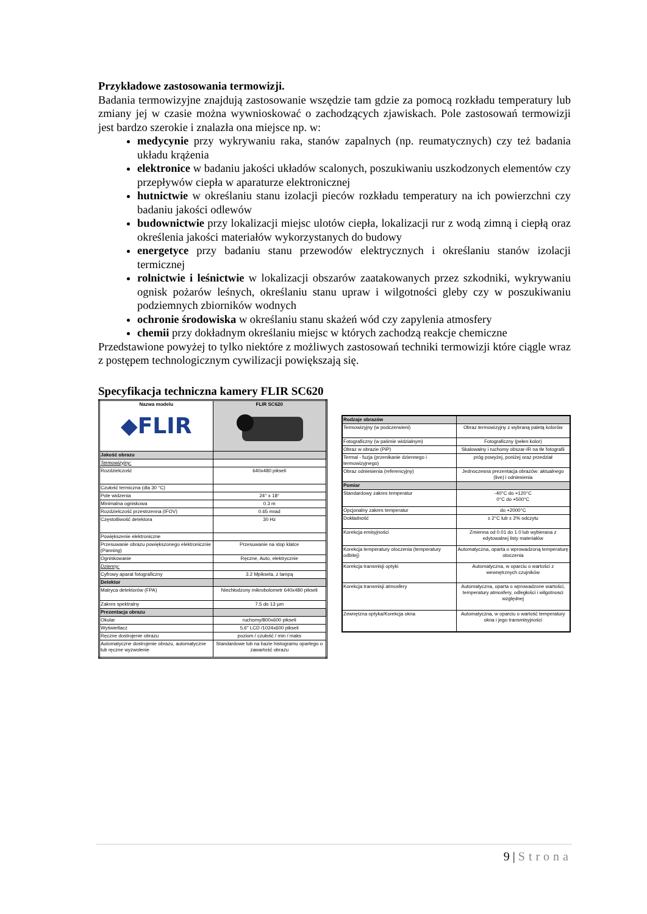Przykładowe zastosowania termowizji.
Badania termowizyjne znajdują zastosowanie wszędzie tam gdzie za pomocą rozkładu temperatury lub zmiany jej w czasie można wywnioskować o zachodzących zjawiskach. Pole zastosowań termowizji jest bardzo szerokie i znalazła ona miejsce np. w:
medycynie przy wykrywaniu raka, stanów zapalnych (np. reumatycznych) czy też badania układu krążenia
elektronice w badaniu jakości układów scalonych, poszukiwaniu uszkodzonych elementów czy przepływów ciepła w aparaturze elektronicznej
hutnictwie w określaniu stanu izolacji pieców rozkładu temperatury na ich powierzchni czy badaniu jakości odlewów
budownictwie przy lokalizacji miejsc ulotów ciepła, lokalizacji rur z wodą zimną i ciepłą oraz określenia jakości materiałów wykorzystanych do budowy
energetyce przy badaniu stanu przewodów elektrycznych i określaniu stanów izolacji termicznej
rolnictwie i leśnictwie w lokalizacji obszarów zaatakowanych przez szkodniki, wykrywaniu ognisk pożarów leśnych, określaniu stanu upraw i wilgotności gleby czy w poszukiwaniu podziemnych zbiorników wodnych
ochronie środowiska w określaniu stanu skażeń wód czy zapylenia atmosfery
chemii przy dokładnym określaniu miejsc w których zachodzą reakcje chemiczne
Przedstawione powyżej to tylko niektóre z możliwych zastosowań techniki termowizji które ciągle wraz z postępem technologicznym cywilizacji powiększają się.
Specyfikacja techniczna kamery FLIR SC620
| Nazwa modelu ◆FLIR | FLIR SC620 |
| Jakość obrazu | |
| Termowizyjny: | |
| Rozdzielczość | 640x480 pikseli |
| Czułość termiczna (dla 30 °C) | |
| Pole widzenia | 24° x 18° |
| Minimalna ogniskowa | 0.3 m |
| Rozdzielczość przestrzenna (IFOV) | 0.65 mrad |
| Częstotliwość detektora | 30 Hz |
| Powiększenie elektroniczne | |
| Przesuwanie obrazu powiększonego elektronicznie (Panning) | Przesuwanie na stop klatce |
| Ogniskowanie | Ręczne, Auto, elektrycznie |
| Dzienny: | |
| Cyfrowy aparat fotograficzny | 3.2 Mpiksela, z lampą |
| Detektor | |
| Matryca detektorów (FPA) | Niechłodzony mikrobolometr 640x480 pikseli |
| Zakres spektralny | 7.5 do 13 µm |
| Prezentacja obrazu | |
| Okular | ruchomy/800x600 pikseli |
| Wyświetlacz | 5.6" LCD /1024x600 pikseli |
| Ręczne dostrojenie obrazu | poziom / czułość / min / maks |
| Automatyczne dostrojenie obrazu, automatyczne lub ręczne wyzwolenie | Standardowe lub na bazie histogramu opartego o zawartość obrazu |
| Rodzaje obrazów | |
| Termowizyjny (w podczerwieni) | Obraz termowizyjny z wybraną paletą kolorów |
| Fotograficzny (w paśmie widzialnym) | Fotograficzny (pełen kolor) |
| Obraz w obrazie (PiP) | Skalowalny i ruchomy obszar-IR na tle fotografii |
| Termal - fuzja (przenikanie dziennego i termowizyjnego) | próg powyżej, poniżej oraz przedział |
| Obraz odniesienia (referencyjny) | Jednoczesna prezentacja obrazów: aktualnego (live) i odniesienia |
| Pomiar | |
| Standardowy zakres temperatur | -40°C do +120°C 0°C do +500°C |
| Opcjonalny zakres temperatur | do +2000°C |
| Dokładność | ± 2°C lub ± 2% odczytu |
| Korekcja emisyjności | Zmienna od 0.01 do 1.0 lub wybierana z edytowalnej listy materiałów |
| Korekcja temperatury otoczenia (temperatury odbitej) | Automatyczna, oparta o wprowadzoną temperaturę otoczenia |
| Korekcja transmisji optyki | Automatyczna, w oparciu o wartości z wewnętrznych czujników |
| Korekcja transmisji atmosfery | Automatyczna, oparta o wprowadzone wartości, temperatury atmosfery, odległości i wilgotnosci względnej |
| Zewnętzna optyka/Korekcja okna | Automatyczna, w oparciu o wartość temperatury okna i jego transmisyjności |
9 | Strona